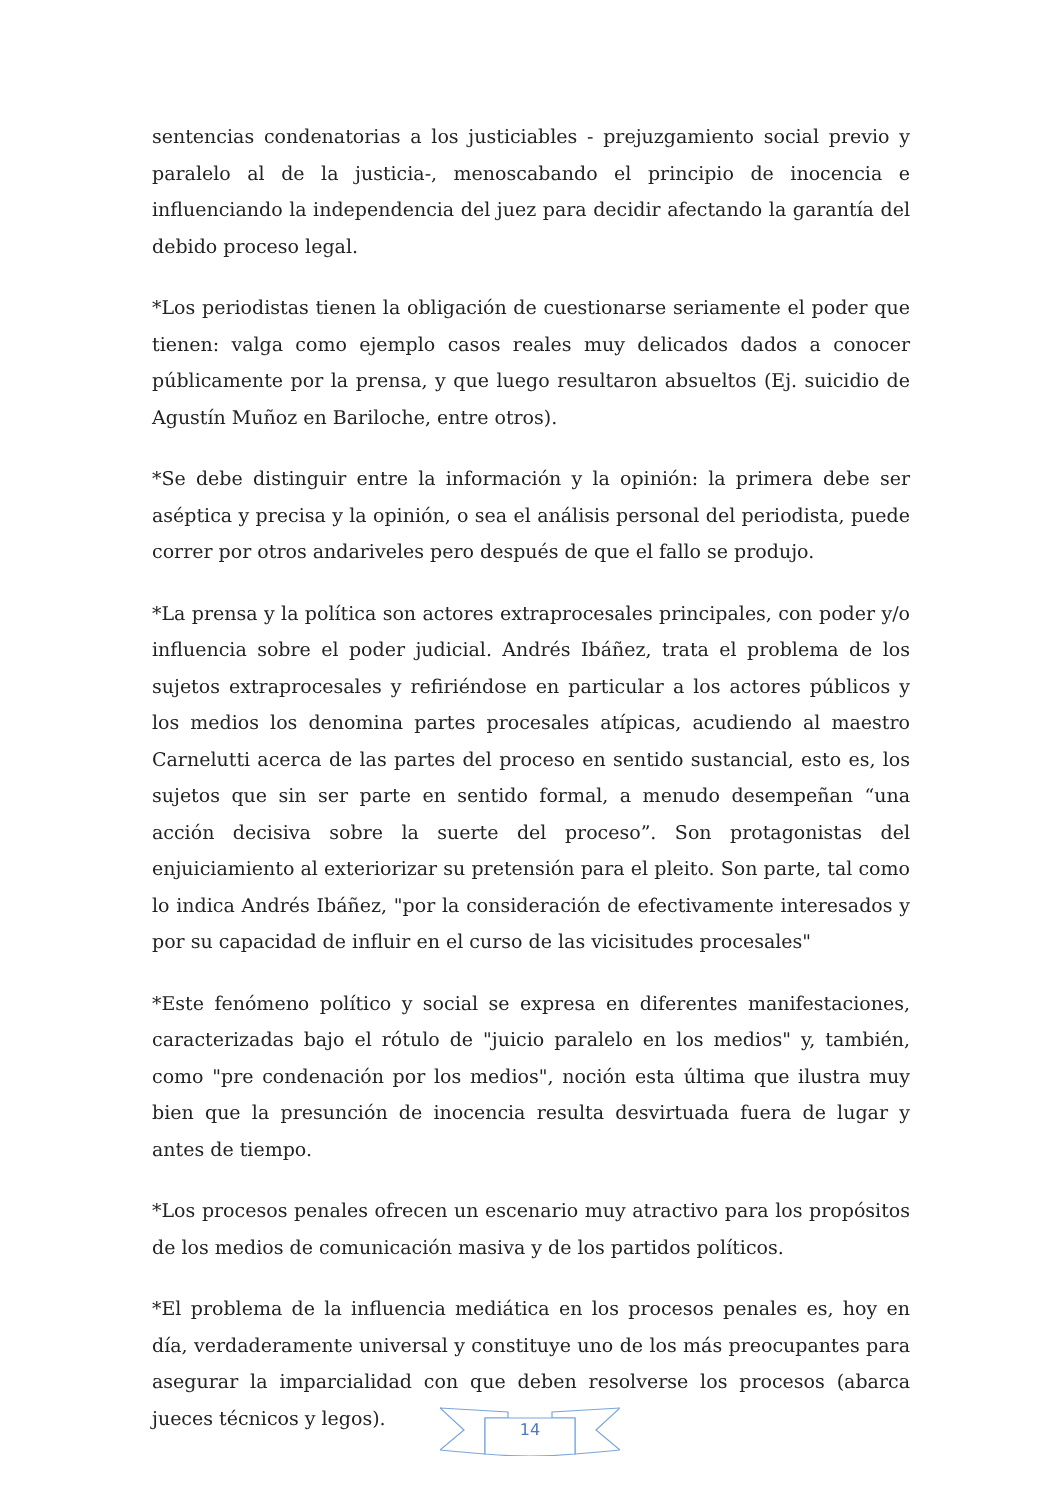sentencias condenatorias a los justiciables - prejuzgamiento social previo y paralelo al de la justicia-, menoscabando el principio de inocencia e influenciando la independencia del juez para decidir afectando la garantía del debido proceso legal.
*Los periodistas tienen la obligación de cuestionarse seriamente el poder que tienen: valga como ejemplo casos reales muy delicados dados a conocer públicamente por la prensa, y que luego resultaron absueltos (Ej. suicidio de Agustín Muñoz en Bariloche, entre otros).
*Se debe distinguir entre la información y la opinión: la primera debe ser aséptica y precisa y la opinión, o sea el análisis personal del periodista, puede correr por otros andariveles pero después de que el fallo se produjo.
*La prensa y la política son actores extraprocesales principales, con poder y/o influencia sobre el poder judicial. Andrés Ibáñez, trata el problema de los sujetos extraprocesales y refiriéndose en particular a los actores públicos y los medios los denomina partes procesales atípicas, acudiendo al maestro Carnelutti acerca de las partes del proceso en sentido sustancial, esto es, los sujetos que sin ser parte en sentido formal, a menudo desempeñan “una acción decisiva sobre la suerte del proceso”. Son protagonistas del enjuiciamiento al exteriorizar su pretensión para el pleito. Son parte, tal como lo indica Andrés Ibáñez, "por la consideración de efectivamente interesados y por su capacidad de influir en el curso de las vicisitudes procesales"
*Este fenómeno político y social se expresa en diferentes manifestaciones, caracterizadas bajo el rótulo de "juicio paralelo en los medios" y, también, como "pre condenación por los medios", noción esta última que ilustra muy bien que la presunción de inocencia resulta desvirtuada fuera de lugar y antes de tiempo.
*Los procesos penales ofrecen un escenario muy atractivo para los propósitos de los medios de comunicación masiva y de los partidos políticos.
*El problema de la influencia mediática en los procesos penales es, hoy en día, verdaderamente universal y constituye uno de los más preocupantes para asegurar la imparcialidad con que deben resolverse los procesos (abarca jueces técnicos y legos).
14